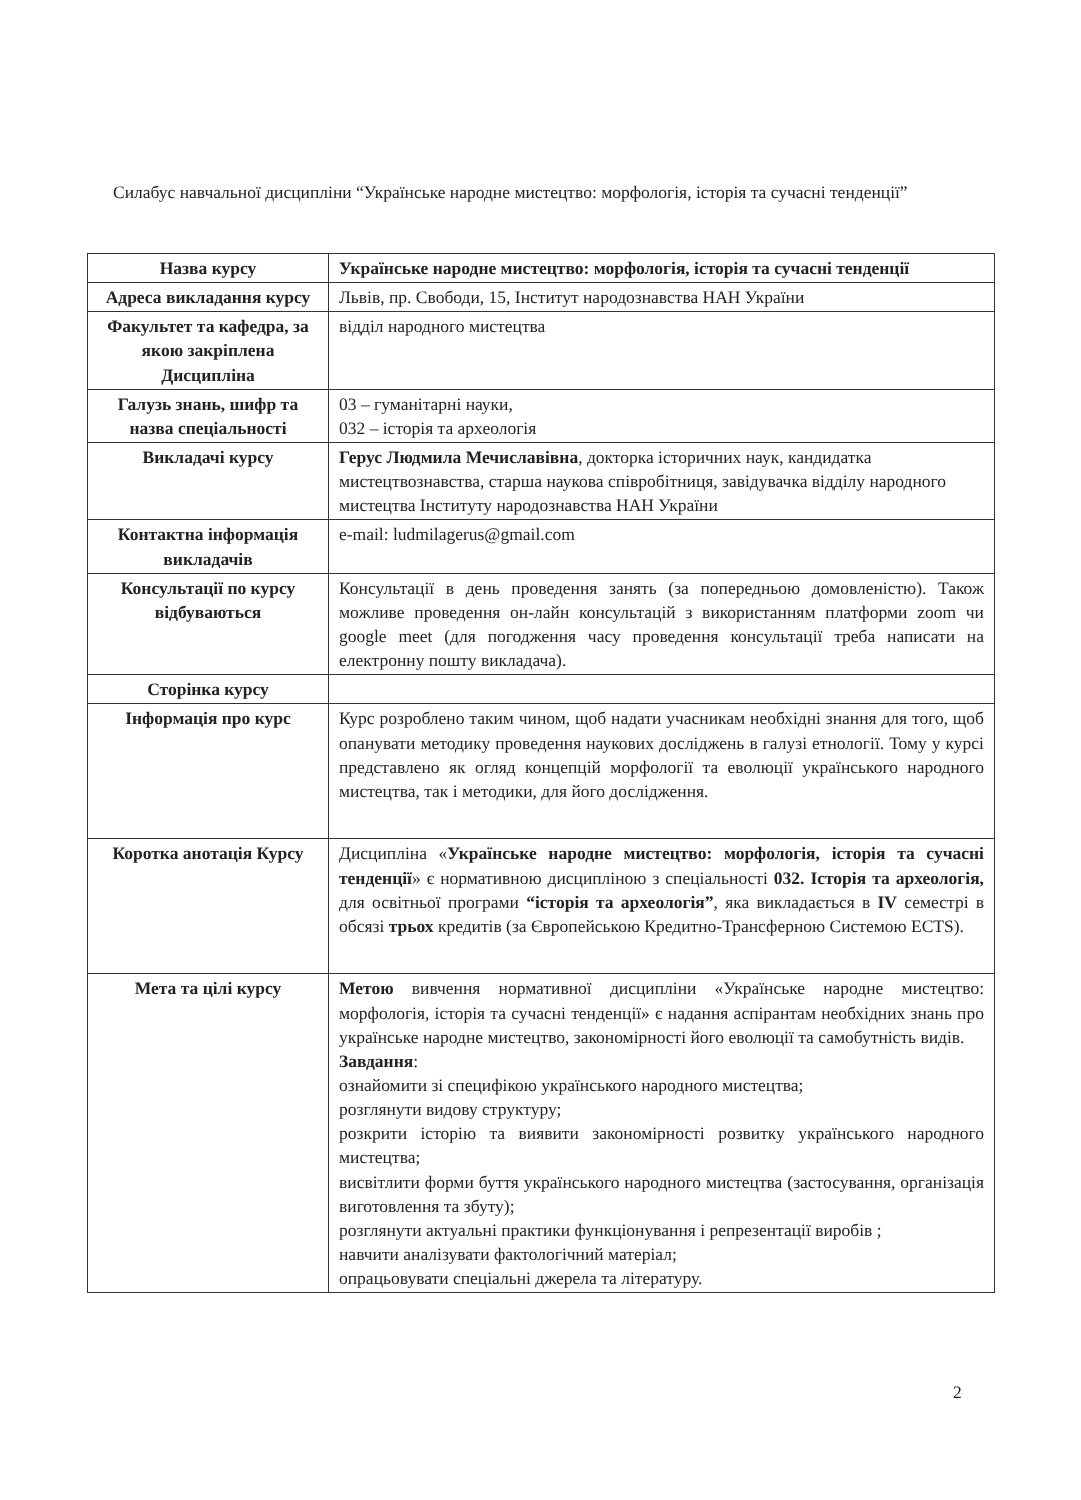Силабус навчальної дисципліни “Українське народне мистецтво: морфологія, історія та сучасні тенденції”
| Назва курсу | Українське народне мистецтво: морфологія, історія та сучасні тенденції |
| Адреса викладання курсу | Львів, пр. Свободи, 15, Інститут народознавства НАН України |
| Факультет та кафедра, за якою закріплена Дисципліна | відділ народного мистецтва |
| Галузь знань, шифр та назва спеціальності | 03 – гуманітарні науки, 032 – історія та археологія |
| Викладачі курсу | Герус Людмила Мечиславівна , докторка історичних наук, кандидатка мистецтвознавства, старша наукова співробітниця, завідувачка відділу народного мистецтва Інституту народознавства НАН України |
| Контактна інформація викладачів | e-mail: ludmilagerus@gmail.com |
| Консультації по курсу відбуваються | Консультації в день проведення занять (за попередньою домовленістю). Також можливе проведення он-лайн консультацій з використанням платформи zoom чи google meet (для погодження часу проведення консультації треба написати на електронну пошту викладача). |
| Сторінка курсу | |
| Інформація про курс | Курс розроблено таким чином, щоб надати учасникам необхідні знання для того, щоб опанувати методику проведення наукових досліджень в галузі етнології. Тому у курсі представлено як огляд концепцій морфології та еволюції українського народного мистецтва, так і методики, для його дослідження. |
| Коротка анотація Курсу | Дисципліна « Українське народне мистецтво: морфологія, історія та сучасні тенденції » є нормативною дисципліною з спеціальності 032. Історія та археологія, для освітньої програми “історія та археологія” , яка викладається в IV семестрі в обсязі трьох кредитів (за Європейською Кредитно-Трансферною Системою ECTS). |
| Мета та цілі курсу | Метою вивчення нормативної дисципліни «Українське народне мистецтво: морфологія, історія та сучасні тенденції» є надання аспірантам необхідних знань про українське народне мистецтво, закономірності його еволюції та самобутність видів. Завдання : ознайомити зі специфікою українського народного мистецтва; розглянути видову структуру; розкрити історію та виявити закономірності розвитку українського народного мистецтва; висвітлити форми буття українського народного мистецтва (застосування, організація виготовлення та збуту); розглянути актуальні практики функціонування і репрезентації виробів ; навчити аналізувати фактологічний матеріал; опрацьовувати спеціальні джерела та літературу. |
2